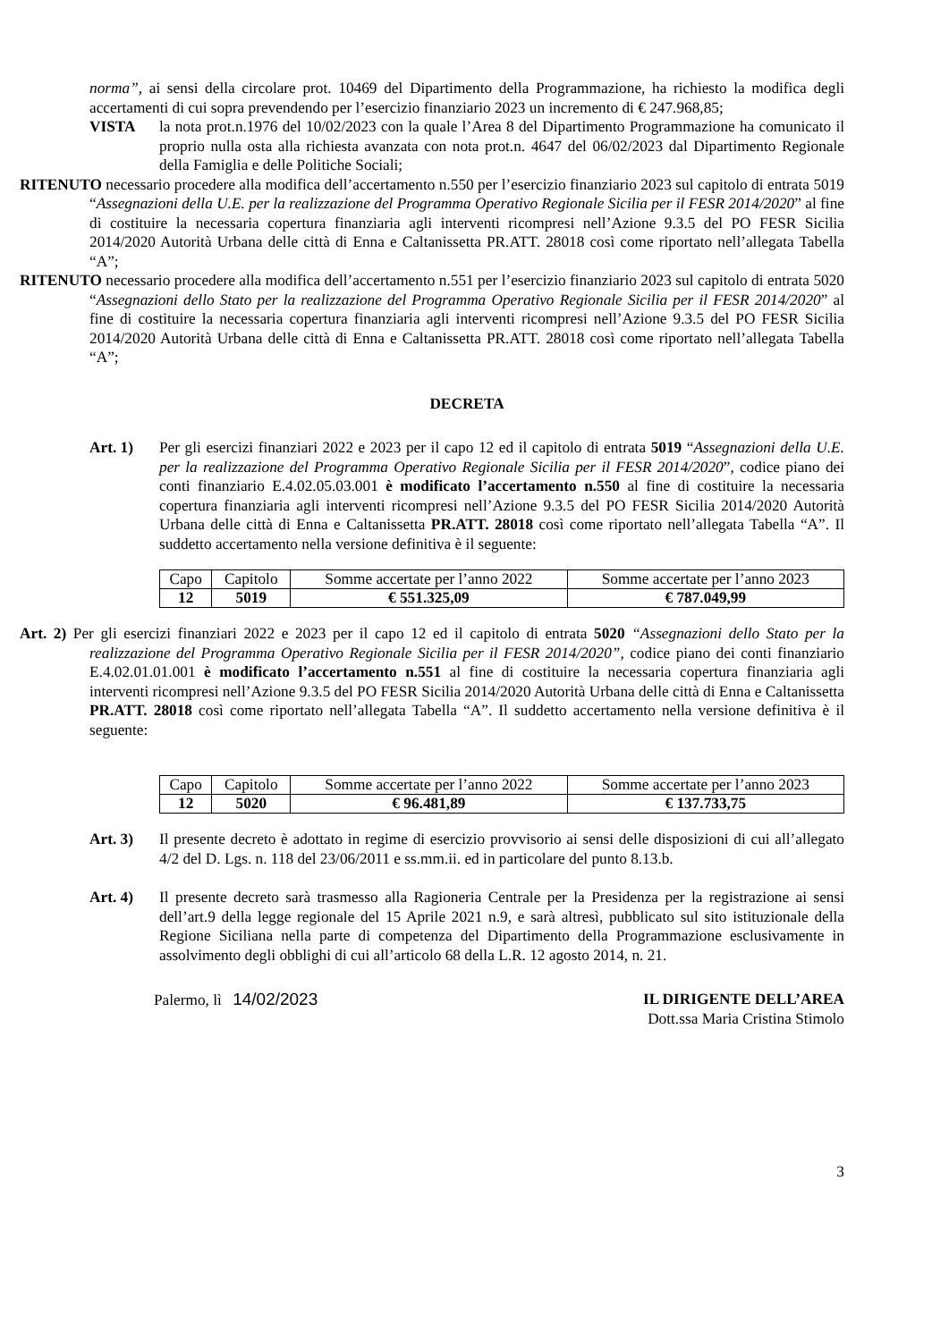norma”, ai sensi della circolare prot. 10469 del Dipartimento della Programmazione, ha richiesto la modifica degli accertamenti di cui sopra prevendendo per l’esercizio finanziario 2023 un incremento di € 247.968,85;
VISTA la nota prot.n.1976 del 10/02/2023 con la quale l’Area 8 del Dipartimento Programmazione ha comunicato il proprio nulla osta alla richiesta avanzata con nota prot.n. 4647 del 06/02/2023 dal Dipartimento Regionale della Famiglia e delle Politiche Sociali;
RITENUTO necessario procedere alla modifica dell’accertamento n.550 per l’esercizio finanziario 2023 sul capitolo di entrata 5019 “Assegnazioni della U.E. per la realizzazione del Programma Operativo Regionale Sicilia per il FESR 2014/2020” al fine di costituire la necessaria copertura finanziaria agli interventi ricompresi nell’Azione 9.3.5 del PO FESR Sicilia 2014/2020 Autorità Urbana delle città di Enna e Caltanissetta PR.ATT. 28018 così come riportato nell’allegata Tabella “A”;
RITENUTO necessario procedere alla modifica dell’accertamento n.551 per l’esercizio finanziario 2023 sul capitolo di entrata 5020 “Assegnazioni dello Stato per la realizzazione del Programma Operativo Regionale Sicilia per il FESR 2014/2020” al fine di costituire la necessaria copertura finanziaria agli interventi ricompresi nell’Azione 9.3.5 del PO FESR Sicilia 2014/2020 Autorità Urbana delle città di Enna e Caltanissetta PR.ATT. 28018 così come riportato nell’allegata Tabella “A”;
DECRETA
Art. 1) Per gli esercizi finanziari 2022 e 2023 per il capo 12 ed il capitolo di entrata 5019 “Assegnazioni della U.E. per la realizzazione del Programma Operativo Regionale Sicilia per il FESR 2014/2020”, codice piano dei conti finanziario E.4.02.05.03.001 è modificato l’accertamento n.550 al fine di costituire la necessaria copertura finanziaria agli interventi ricompresi nell’Azione 9.3.5 del PO FESR Sicilia 2014/2020 Autorità Urbana delle città di Enna e Caltanissetta PR.ATT. 28018 così come riportato nell’allegata Tabella “A”. Il suddetto accertamento nella versione definitiva è il seguente:
| Capo | Capitolo | Somme accertate per l’anno 2022 | Somme accertate per l’anno 2023 |
| 12 | 5019 | € 551.325,09 | € 787.049,99 |
Art. 2) Per gli esercizi finanziari 2022 e 2023 per il capo 12 ed il capitolo di entrata 5020 “Assegnazioni dello Stato per la realizzazione del Programma Operativo Regionale Sicilia per il FESR 2014/2020”, codice piano dei conti finanziario E.4.02.01.01.001 è modificato l’accertamento n.551 al fine di costituire la necessaria copertura finanziaria agli interventi ricompresi nell’Azione 9.3.5 del PO FESR Sicilia 2014/2020 Autorità Urbana delle città di Enna e Caltanissetta PR.ATT. 28018 così come riportato nell’allegata Tabella “A”. Il suddetto accertamento nella versione definitiva è il seguente:
| Capo | Capitolo | Somme accertate per l’anno 2022 | Somme accertate per l’anno 2023 |
| 12 | 5020 | € 96.481,89 | € 137.733,75 |
Art. 3) Il presente decreto è adottato in regime di esercizio provvisorio ai sensi delle disposizioni di cui all’allegato 4/2 del D. Lgs. n. 118 del 23/06/2011 e ss.mm.ii. ed in particolare del punto 8.13.b.
Art. 4) Il presente decreto sarà trasmesso alla Ragioneria Centrale per la Presidenza per la registrazione ai sensi dell’art.9 della legge regionale del 15 Aprile 2021 n.9, e sarà altresì, pubblicato sul sito istituzionale della Regione Siciliana nella parte di competenza del Dipartimento della Programmazione esclusivamente in assolvimento degli obblighi di cui all’articolo 68 della L.R. 12 agosto 2014, n. 21.
Palermo, lì 14/02/2023 IL DIRIGENTE DELL’AREA
Dott.ssa Maria Cristina Stimolo
3